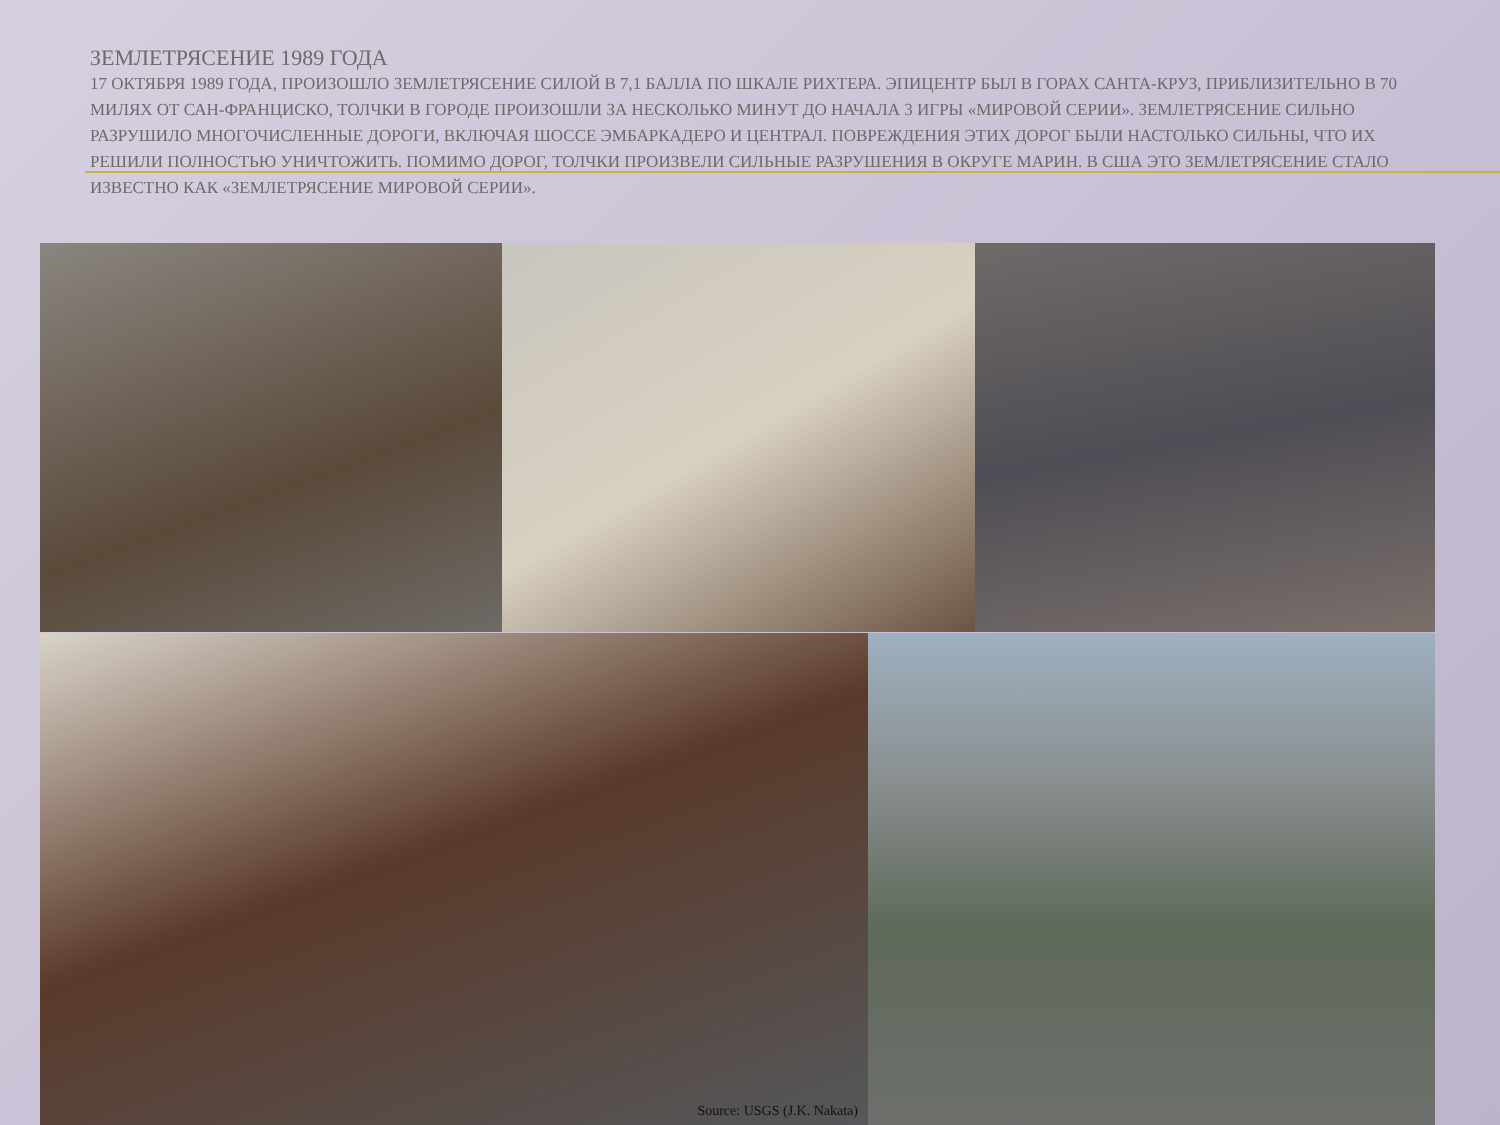ЗЕМЛЕТРЯСЕНИЕ 1989 ГОДА
17 ОКТЯБРЯ 1989 ГОДА, ПРОИЗОШЛО ЗЕМЛЕТРЯСЕНИЕ СИЛОЙ В 7,1 БАЛЛА ПО ШКАЛЕ РИХТЕРА. ЭПИЦЕНТР БЫЛ В ГОРАХ САНТА-КРУЗ, ПРИБЛИЗИТЕЛЬНО В 70 МИЛЯХ ОТ САН-ФРАНЦИСКО, ТОЛЧКИ В ГОРОДЕ ПРОИЗОШЛИ ЗА НЕСКОЛЬКО МИНУТ ДО НАЧАЛА 3 ИГРЫ «МИРОВОЙ СЕРИИ». ЗЕМЛЕТРЯСЕНИЕ СИЛЬНО РАЗРУШИЛО МНОГОЧИСЛЕННЫЕ ДОРОГИ, ВКЛЮЧАЯ ШОССЕ ЭМБАРКАДЕРО И ЦЕНТРАЛ. ПОВРЕЖДЕНИЯ ЭТИХ ДОРОГ БЫЛИ НАСТОЛЬКО СИЛЬНЫ, ЧТО ИХ РЕШИЛИ ПОЛНОСТЬЮ УНИЧТОЖИТЬ. ПОМИМО ДОРОГ, ТОЛЧКИ ПРОИЗВЕЛИ СИЛЬНЫЕ РАЗРУШЕНИЯ В ОКРУГЕ МАРИН. В США ЭТО ЗЕМЛЕТРЯСЕНИЕ СТАЛО ИЗВЕСТНО КАК «ЗЕМЛЕТРЯСЕНИЕ МИРОВОЙ СЕРИИ».
Source: USGS (J.K. Nakata)